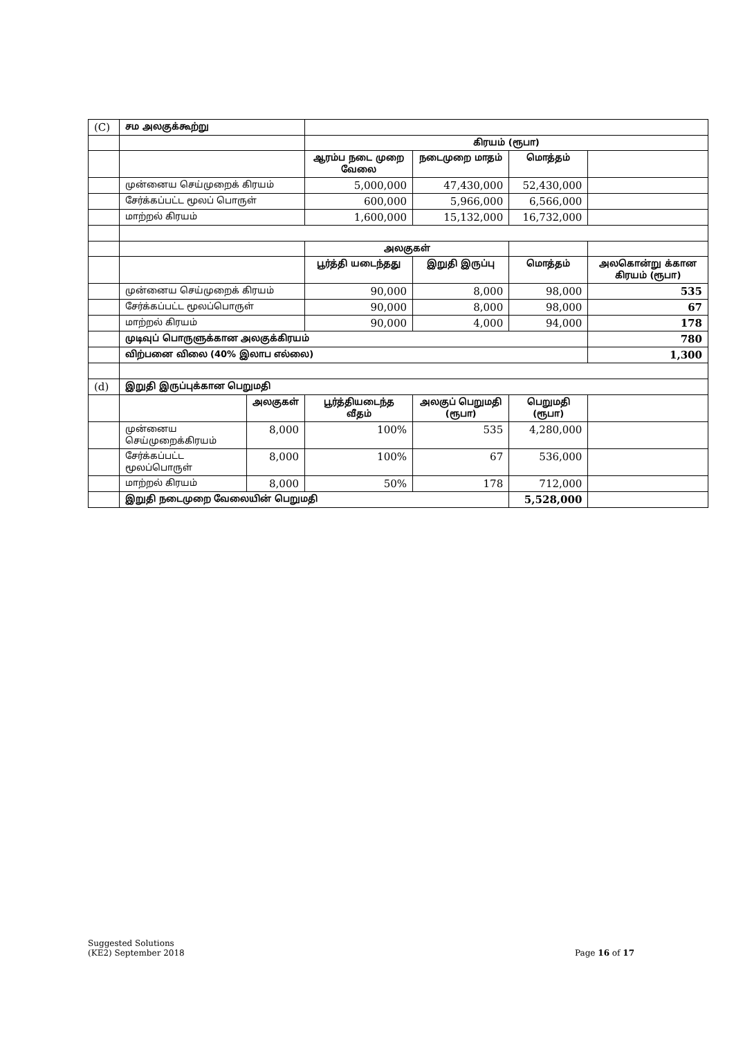| (C) | சம அலகுக்கூற்று | | | | | |
| | | | கிரயம் (ரூபா) | | | |
| | | | ஆரம்ப நடை முறை வேலை | நடைமுறை மாதம் | மொத்தம் | |
| | முன்னைய செய்முறைக் கிரயம் | | 5,000,000 | 47,430,000 | 52,430,000 | |
| | சேர்க்கப்பட்ட மூலப் பொருள் | | 600,000 | 5,966,000 | 6,566,000 | |
| | மாற்றல் கிரயம் | | 1,600,000 | 15,132,000 | 16,732,000 | |
| | | | அலகுகள் | | | |
| | | | பூர்த்தி யடைந்தது | இறுதி இருப்பு | மொத்தம் | அலகொன்று க்கான கிரயம் (ரூபா) |
| | முன்னைய செய்முறைக் கிரயம் | | 90,000 | 8,000 | 98,000 | 535 |
| | சேர்க்கப்பட்ட மூலப்பொருள் | | 90,000 | 8,000 | 98,000 | 67 |
| | மாற்றல் கிரயம் | | 90,000 | 4,000 | 94,000 | 178 |
| | முடிவுப் பொருளுக்கான அலகுக்கிரயம் | | | | | 780 |
| | விற்பனை விலை (40% இலாப எல்லை) | | | | | 1,300 |
| (d) | இறுதி இருப்புக்கான பெறுமதி | | | | | |
| | | அலகுகள் | பூர்த்தியடைந்த வீதம் | அலகுப் பெறுமதி (ரூபா) | பெறுமதி (ரூபா) | |
| | முன்னைய செய்முறைக்கிரயம் | 8,000 | 100% | 535 | 4,280,000 | |
| | சேர்க்கப்பட்ட மூலப்பொருள் | 8,000 | 100% | 67 | 536,000 | |
| | மாற்றல் கிரயம் | 8,000 | 50% | 178 | 712,000 | |
| | இறுதி நடைமுறை வேலையின் பெறுமதி | | | | 5,528,000 | |
Suggested Solutions
(KE2) September 2018
Page 16 of 17